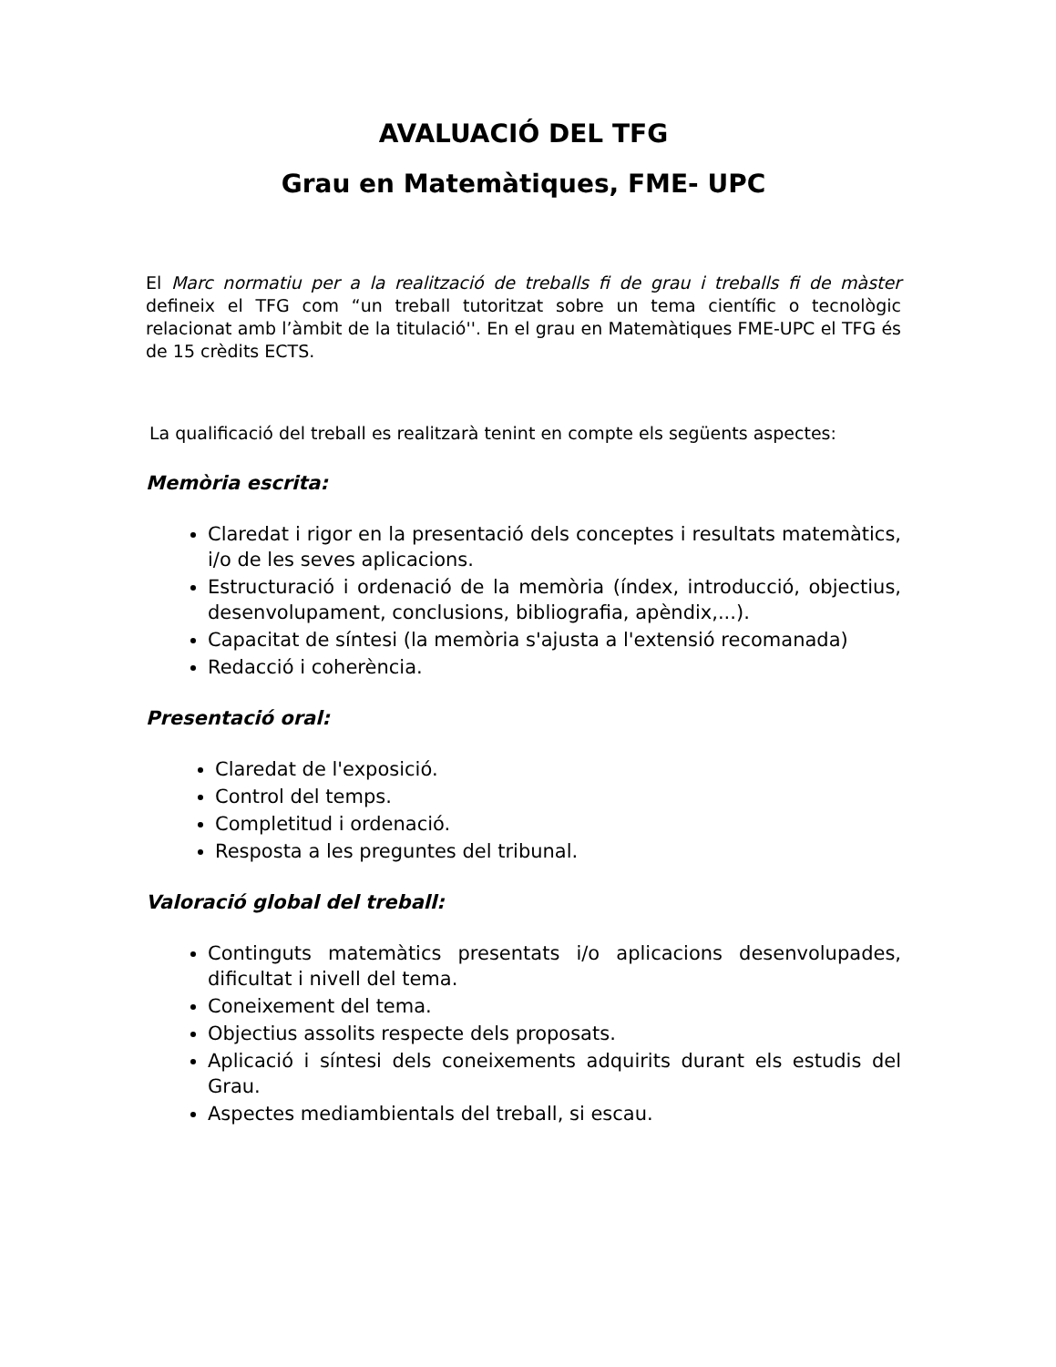AVALUACIÓ DEL TFG
Grau en Matemàtiques, FME- UPC
El Marc normatiu per a la realització de treballs fi de grau i treballs fi de màster defineix el TFG com “un treball tutoritzat sobre un tema científic o tecnològic relacionat amb l’àmbit de la titulació''. En el grau en Matemàtiques FME-UPC el TFG és de 15 crèdits ECTS.
La qualificació del treball es realitzarà tenint en compte els següents aspectes:
Memòria escrita:
Claredat i rigor en la presentació dels conceptes i resultats matemàtics, i/o de les seves aplicacions.
Estructuració i ordenació de la memòria (índex, introducció, objectius, desenvolupament, conclusions, bibliografia, apèndix,...).
Capacitat de síntesi (la memòria s'ajusta a l'extensió recomanada)
Redacció i coherència.
Presentació oral:
Claredat de l'exposició.
Control del temps.
Completitud i ordenació.
Resposta a les preguntes del tribunal.
Valoració global del treball:
Continguts matemàtics presentats i/o aplicacions desenvolupades, dificultat i nivell del tema.
Coneixement del tema.
Objectius assolits respecte dels proposats.
Aplicació i síntesi dels coneixements adquirits durant els estudis del Grau.
Aspectes mediambientals del treball, si escau.